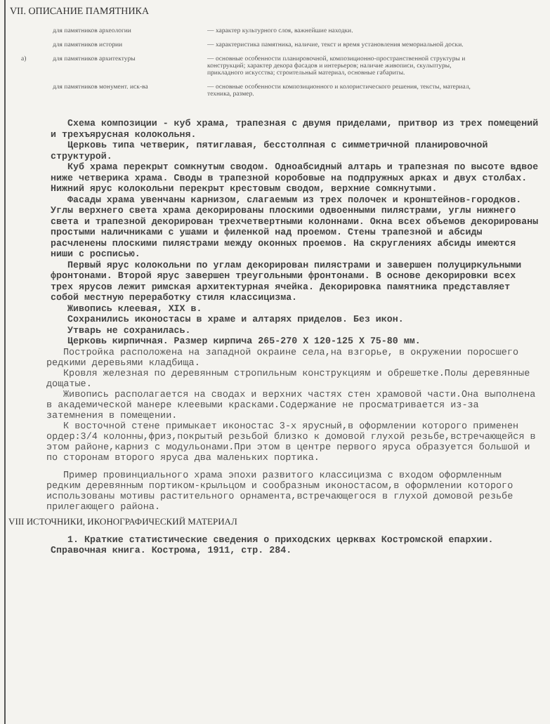VII. ОПИСАНИЕ ПАМЯТНИКА
для памятников археологии — характер культурного слоя, важнейшие находки.
для памятников истории — характеристика памятника, наличие, текст и время установления мемориальной доски.
а) для памятников архитектуры — основные особенности планировочной, композиционно-пространственной структуры и конструкций; характер декора фасадов и интерьеров; наличие живописи, скульптуры, прикладного искусства; строительный материал, основные габариты.
для памятников монумент. иск-ва — основные особенности композиционного и колористического решения, тексты, материал, техника, размер.
Схема композиции - куб храма, трапезная с двумя приделами, притвор из трех помещений и трехъярусная колокольня.
Церковь типа четверик, пятиглавая, бесстолпная с симметричной планировочной структурой.
Куб храма перекрыт сомкнутым сводом. Одноабсидный алтарь и трапезная по высоте вдвое ниже четверика храма. Своды в трапезной коробовые на подпружных арках и двух столбах. Нижний ярус колокольни перекрыт крестовым сводом, верхние сомкнутыми.
Фасады храма увенчаны карнизом, слагаемым из трех полочек и кронштейнов-городков. Углы верхнего света храма декорированы плоскими одвоенными пилястрами, углы нижнего света и трапезной декорирован трехчетвертными колоннами. Окна всех объемов декорированы простыми наличниками с ушами и филенкой над проемом. Стены трапезной и абсиды расчленены плоскими пилястрами между оконных проемов. На скруглениях абсиды имеются ниши с росписью.
Первый ярус колокольни по углам декорирован пилястрами и завершен полуциркульными фронтонами. Второй ярус завершен треугольными фронтонами. В основе декорировки всех трех ярусов лежит римская архитектурная ячейка. Декорировка памятника представляет собой местную переработку стиля классицизма.
Живопись клеевая, XIX в.
Сохранились иконостасы в храме и алтарях приделов. Без икон.
Утварь не сохранилась.
Церковь кирпичная. Размер кирпича 265-270 Х 120-125 Х 75-80 мм.
Постройка расположена на западной окраине села,на взгорье, в окружении поросшего редкими деревьями кладбища.
Кровля железная по деревянным стропильным конструкциям и обрешетке.Полы деревянные дощатые.
Живопись располагается на сводах и верхних частях стен храмовой части.Она выполнена в академической манере клеевыми красками.Содержание не просматривается из-за затемнения в помещении.
К восточной стене примыкает иконостас 3-х ярусный,в оформлении которого применен ордер:3/4 колонны,фриз,покрытый резьбой близко к домовой глухой резьбе,встречающейся в этом районе,карниз с модульонами.При этом в центре первого яруса образуется большой и по сторонам второго яруса два маленьких портика.
Пример провинциального храма эпохи развитого классицизма с входом оформленным редким деревянным портиком-крыльцом и сообразным иконостасом,в оформлении которого использованы мотивы растительного орнамента,встречающегося в глухой домовой резьбе прилегающего района.
VIII ИСТОЧНИКИ, ИКОНОГРАФИЧЕСКИЙ МАТЕРИАЛ
1. Краткие статистические сведения о приходских церквах Костромской епархии. Справочная книга. Кострома, 1911, стр. 284.